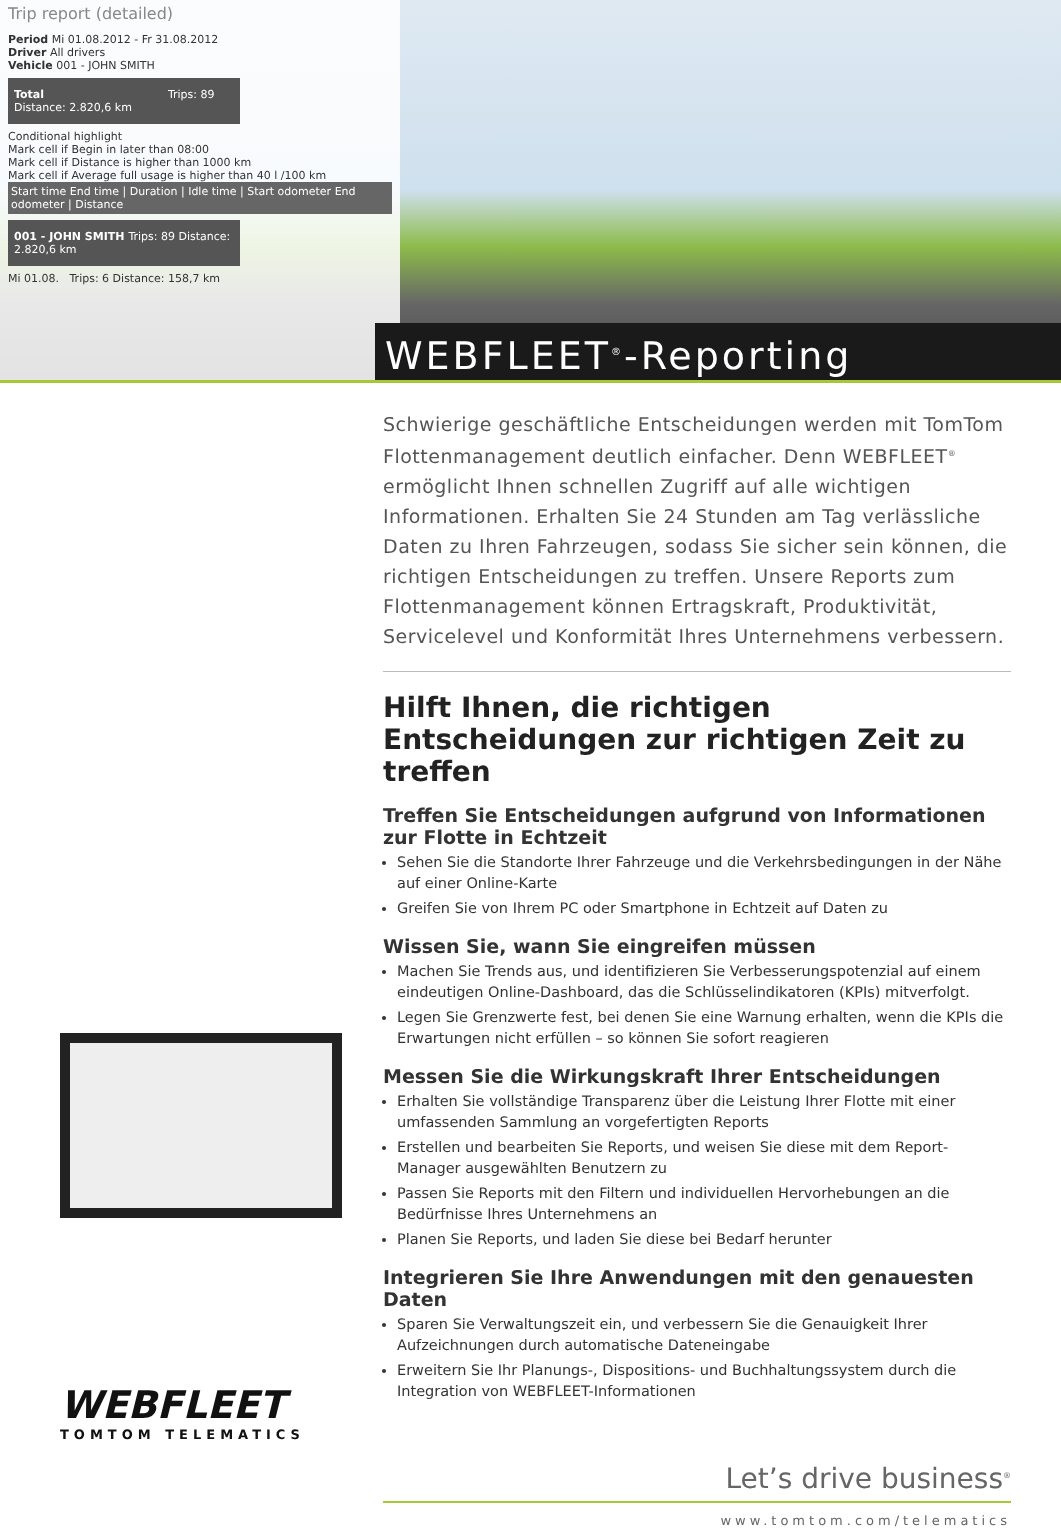Trip report (detailed)
Period Mi 01.08.2012 - Fr 31.08.2012
Driver All drivers
Vehicle 001 - JOHN SMITH
Total Trips: 89 Distance: 2.820,6 km
Conditional highlight
Mark cell if Begin in later than 08:00
Mark cell if Distance is higher than 1000 km
Mark cell if Average full usage is higher than 40 l /100 km
Start time End time | Duration | Idle time | Start odometer End odometer | Distance
001 - JOHN SMITH Trips: 89 Distance: 2.820,6 km
Mi 01.08. Trips: 6 Distance: 158,7 km
WEBFLEET<sup>®</sup>-Reporting
WEBFLEET
TOMTOM TELEMATICS
Schwierige geschäftliche Entscheidungen werden mit TomTom Flottenmanagement deutlich einfacher. Denn WEBFLEET<sup>®</sup> ermöglicht Ihnen schnellen Zugriff auf alle wichtigen Informationen. Erhalten Sie 24 Stunden am Tag verlässliche Daten zu Ihren Fahrzeugen, sodass Sie sicher sein können, die richtigen Entscheidungen zu treffen. Unsere Reports zum Flottenmanagement können Ertragskraft, Produktivität, Servicelevel und Konformität Ihres Unternehmens verbessern.
Hilft Ihnen, die richtigen Entscheidungen zur richtigen Zeit zu treffen
Treffen Sie Entscheidungen aufgrund von Informationen zur Flotte in Echtzeit
Sehen Sie die Standorte Ihrer Fahrzeuge und die Verkehrsbedingungen in der Nähe auf einer Online-Karte
Greifen Sie von Ihrem PC oder Smartphone in Echtzeit auf Daten zu
Wissen Sie, wann Sie eingreifen müssen
Machen Sie Trends aus, und identifizieren Sie Verbesserungspotenzial auf einem eindeutigen Online-Dashboard, das die Schlüsselindikatoren (KPIs) mitverfolgt.
Legen Sie Grenzwerte fest, bei denen Sie eine Warnung erhalten, wenn die KPIs die Erwartungen nicht erfüllen – so können Sie sofort reagieren
Messen Sie die Wirkungskraft Ihrer Entscheidungen
Erhalten Sie vollständige Transparenz über die Leistung Ihrer Flotte mit einer umfassenden Sammlung an vorgefertigten Reports
Erstellen und bearbeiten Sie Reports, und weisen Sie diese mit dem Report-Manager ausgewählten Benutzern zu
Passen Sie Reports mit den Filtern und individuellen Hervorhebungen an die Bedürfnisse Ihres Unternehmens an
Planen Sie Reports, und laden Sie diese bei Bedarf herunter
Integrieren Sie Ihre Anwendungen mit den genauesten Daten
Sparen Sie Verwaltungszeit ein, und verbessern Sie die Genauigkeit Ihrer Aufzeichnungen durch automatische Dateneingabe
Erweitern Sie Ihr Planungs-, Dispositions- und Buchhaltungssystem durch die Integration von WEBFLEET-Informationen
Let’s drive business<sup>®</sup>
www.tomtom.com/telematics